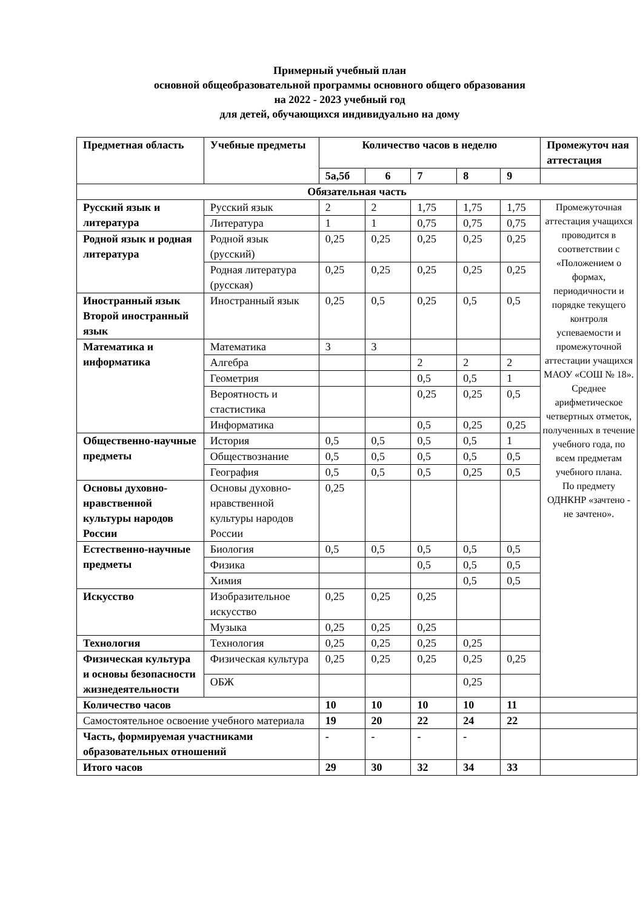Примерный учебный план
основной общеобразовательной программы основного общего образования
на 2022 - 2023 учебный год
для детей, обучающихся индивидуально на дому
| Предметная область | Учебные предметы | Количество часов в неделю | | | | | Промежуточ ная аттестация |
| --- | --- | --- | --- | --- | --- | --- | --- |
| | | 5а,5б | 6 | 7 | 8 | 9 | |
| Обязательная часть | | | | | | | |
| Русский язык и литература | Русский язык | 2 | 2 | 1,75 | 1,75 | 1,75 | Промежуточная аттестация учащихся проводится в соответствии с «Положением о формах, периодичности и порядке текущего контроля успеваемости и промежуточной аттестации учащихся МАОУ «СОШ № 18». Среднее арифметическое четвертных отметок, полученных в течение учебного года, по всем предметам учебного плана. По предмету ОДНКНР «зачтено - не зачтено». |
| | Литература | 1 | 1 | 0,75 | 0,75 | 0,75 | |
| Родной язык и родная литература | Родной язык (русский) | 0,25 | 0,25 | 0,25 | 0,25 | 0,25 | |
| | Родная литература (русская) | 0,25 | 0,25 | 0,25 | 0,25 | 0,25 | |
| Иностранный язык Второй иностранный язык | Иностранный язык | 0,25 | 0,5 | 0,25 | 0,5 | 0,5 | |
| Математика и информатика | Математика | 3 | 3 | | | | |
| | Алгебра | | | 2 | 2 | 2 | |
| | Геометрия | | | 0,5 | 0,5 | 1 | |
| | Вероятность и стастистика | | | 0,25 | 0,25 | 0,5 | |
| | Информатика | | | 0,5 | 0,25 | 0,25 | |
| Общественно-научные предметы | История | 0,5 | 0,5 | 0,5 | 0,5 | 1 | |
| | Обществознание | 0,5 | 0,5 | 0,5 | 0,5 | 0,5 | |
| | География | 0,5 | 0,5 | 0,5 | 0,25 | 0,5 | |
| Основы духовно-нравственной культуры народов России | Основы духовно-нравственной культуры народов России | 0,25 | | | | | |
| Естественно-научные предметы | Биология | 0,5 | 0,5 | 0,5 | 0,5 | 0,5 | |
| | Физика | | | 0,5 | 0,5 | 0,5 | |
| | Химия | | | | 0,5 | 0,5 | |
| Искусство | Изобразительное искусство | 0,25 | 0,25 | 0,25 | | | |
| | Музыка | 0,25 | 0,25 | 0,25 | | | |
| Технология | Технология | 0,25 | 0,25 | 0,25 | 0,25 | | |
| Физическая культура и основы безопасности жизнедеятельности | Физическая культура | 0,25 | 0,25 | 0,25 | 0,25 | 0,25 | |
| | ОБЖ | | | | 0,25 | | |
| Количество часов | | 10 | 10 | 10 | 10 | 11 | |
| Самостоятельное освоение учебного материала | | 19 | 20 | 22 | 24 | 22 | |
| Часть, формируемая участниками образовательных отношений | | - | - | - | - | | |
| Итого часов | | 29 | 30 | 32 | 34 | 33 | |